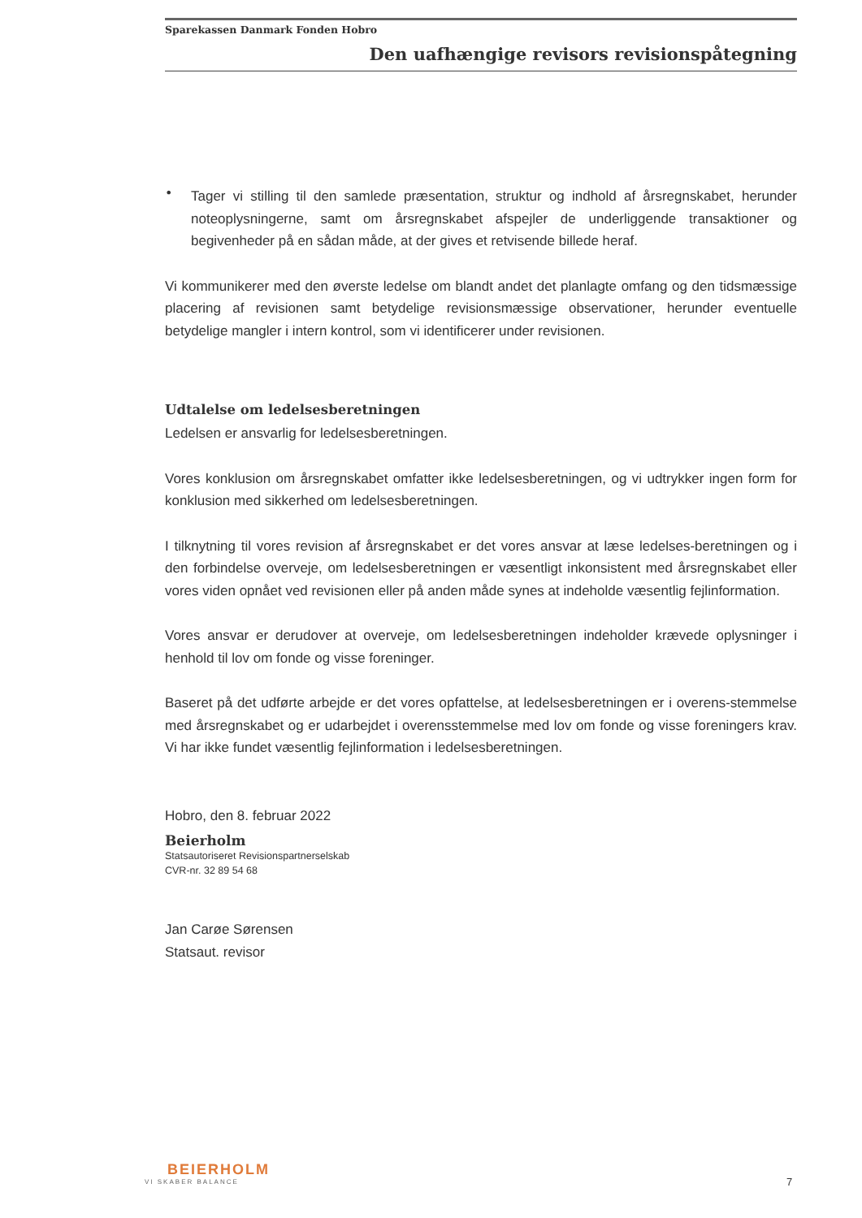Sparekassen Danmark Fonden Hobro
Den uafhængige revisors revisionspåtegning
•
Tager vi stilling til den samlede præsentation, struktur og indhold af årsregnskabet, herunder noteoplysningerne, samt om årsregnskabet afspejler de underliggende transaktioner og begivenheder på en sådan måde, at der gives et retvisende billede heraf.
Vi kommunikerer med den øverste ledelse om blandt andet det planlagte omfang og den tidsmæssige placering af revisionen samt betydelige revisionsmæssige observationer, herunder eventuelle betydelige mangler i intern kontrol, som vi identificerer under revisionen.
Udtalelse om ledelsesberetningen
Ledelsen er ansvarlig for ledelsesberetningen.
Vores konklusion om årsregnskabet omfatter ikke ledelsesberetningen, og vi udtrykker ingen form for konklusion med sikkerhed om ledelsesberetningen.
I tilknytning til vores revision af årsregnskabet er det vores ansvar at læse ledelses-beretningen og i den forbindelse overveje, om ledelsesberetningen er væsentligt inkonsistent med årsregnskabet eller vores viden opnået ved revisionen eller på anden måde synes at indeholde væsentlig fejlinformation.
Vores ansvar er derudover at overveje, om ledelsesberetningen indeholder krævede oplysninger i henhold til lov om fonde og visse foreninger.
Baseret på det udførte arbejde er det vores opfattelse, at ledelsesberetningen er i overens-stemmelse med årsregnskabet og er udarbejdet i overensstemmelse med lov om fonde og visse foreningers krav. Vi har ikke fundet væsentlig fejlinformation i ledelsesberetningen.
Hobro, den 8. februar 2022
Beierholm
Statsautoriseret Revisionspartnerselskab
CVR-nr. 32 89 54 68
Jan Carøe Sørensen
Statsaut. revisor
BEIERHOLM
VI SKABER BALANCE
7